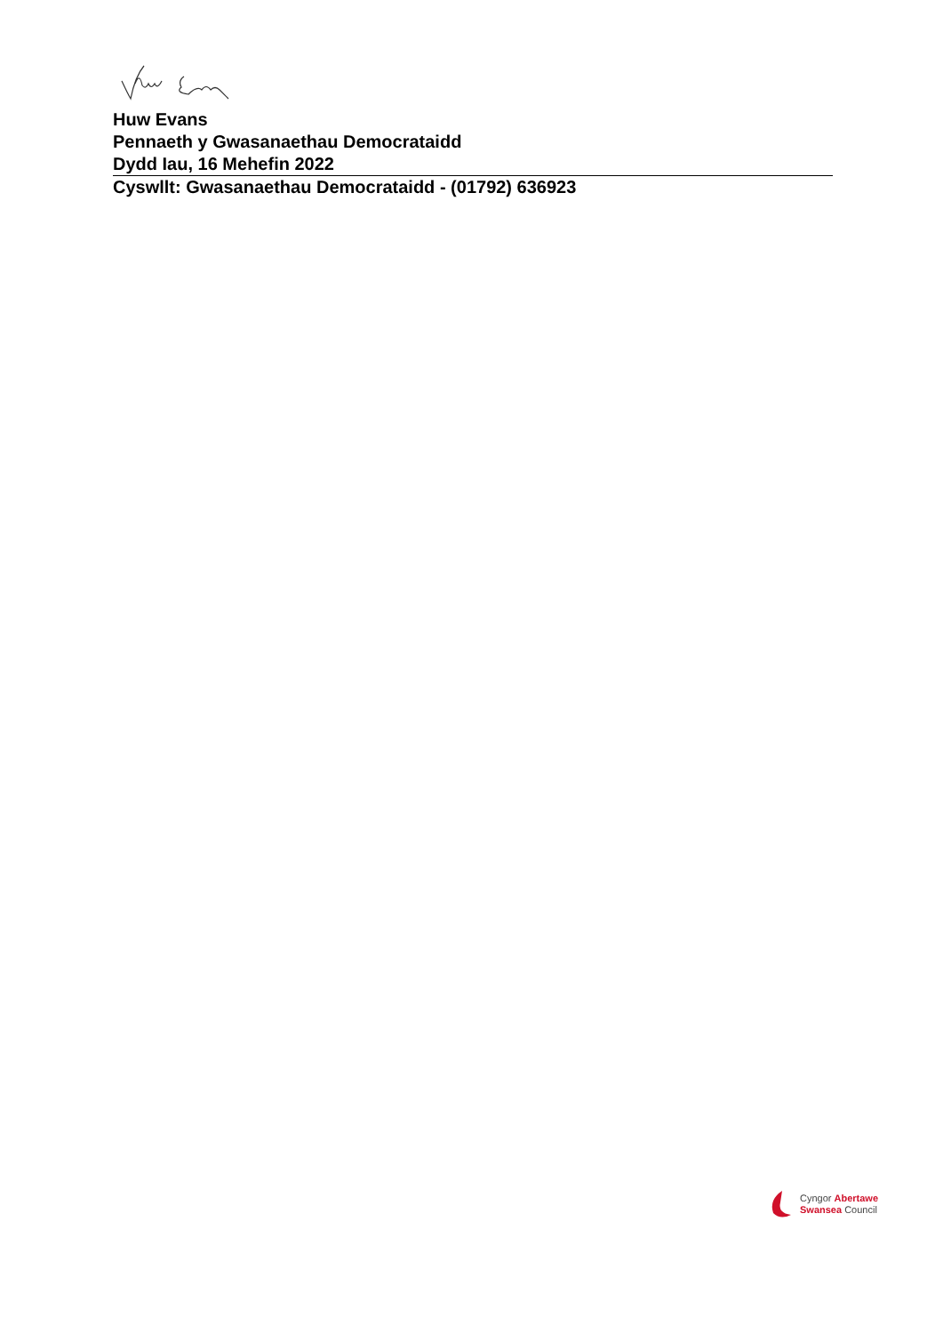Huw Evans
Pennaeth y Gwasanaethau Democrataidd
Dydd Iau, 16 Mehefin 2022
Cyswllt: Gwasanaethau Democrataidd - (01792) 636923
Cyngor Abertawe
Swansea Council